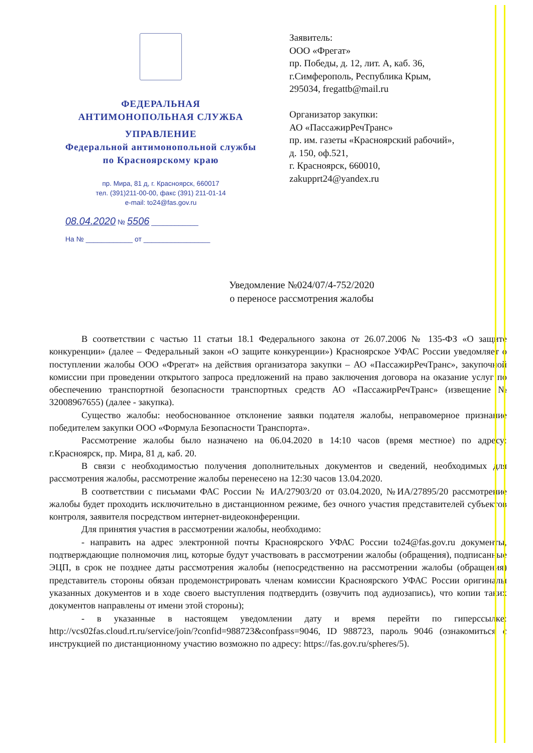ФЕДЕРАЛЬНАЯ
АНТИМОНОПОЛЬНАЯ СЛУЖБА
УПРАВЛЕНИЕ
Федеральной антимонопольной службы
по Красноярскому краю
пр. Мира, 81 д, г. Красноярск, 660017
тел. (391)211-00-00, факс (391) 211-01-14
e-mail: to24@fas.gov.ru
08.04.2020 № 5506 ____________
На № ____________ от _________________
Заявитель:
ООО «Фрегат»
пр. Победы, д. 12, лит. А, каб. 36,
г.Симферополь, Республика Крым,
295034, fregattb@mail.ru
Организатор закупки:
АО «ПассажирРечТранс»
пр. им. газеты «Красноярский рабочий»,
д. 150, оф.521,
г. Красноярск, 660010,
zakupprt24@yandex.ru
Уведомление №024/07/4-752/2020
о переносе рассмотрения жалобы
В соответствии с частью 11 статьи 18.1 Федерального закона от 26.07.2006 № 135-ФЗ «О защите конкуренции» (далее – Федеральный закон «О защите конкуренции») Красноярское УФАС России уведомляет о поступлении жалобы ООО «Фрегат» на действия организатора закупки – АО «ПассажирРечТранс», закупочной комиссии при проведении открытого запроса предложений на право заключения договора на оказание услуг по обеспечению транспортной безопасности транспортных средств АО «ПассажирРечТранс» (извещение № 32008967655) (далее - закупка).
Существо жалобы: необоснованное отклонение заявки подателя жалобы, неправомерное признание победителем закупки ООО «Формула Безопасности Транспорта».
Рассмотрение жалобы было назначено на 06.04.2020 в 14:10 часов (время местное) по адресу: г.Красноярск, пр. Мира, 81 д, каб. 20.
В связи с необходимостью получения дополнительных документов и сведений, необходимых для рассмотрения жалобы, рассмотрение жалобы перенесено на 12:30 часов 13.04.2020.
В соответствии с письмами ФАС России № ИА/27903/20 от 03.04.2020, №ИА/27895/20 рассмотрение жалобы будет проходить исключительно в дистанционном режиме, без очного участия представителей субъектов контроля, заявителя посредством интернет-видеоконференции.
Для принятия участия в рассмотрении жалобы, необходимо:
- направить на адрес электронной почты Красноярского УФАС России to24@fas.gov.ru документы, подтверждающие полномочия лиц, которые будут участвовать в рассмотрении жалобы (обращения), подписанные ЭЦП, в срок не позднее даты рассмотрения жалобы (непосредственно на рассмотрении жалобы (обращения) представитель стороны обязан продемонстрировать членам комиссии Красноярского УФАС России оригиналы указанных документов и в ходе своего выступления подтвердить (озвучить под аудиозапись), что копии таких документов направлены от имени этой стороны);
- в указанные в настоящем уведомлении дату и время перейти по гиперссылке: http://vcs02fas.cloud.rt.ru/service/join/?confid=988723&confpass=9046, ID 988723, пароль 9046 (ознакомиться с инструкцией по дистанционному участию возможно по адресу: https://fas.gov.ru/spheres/5).